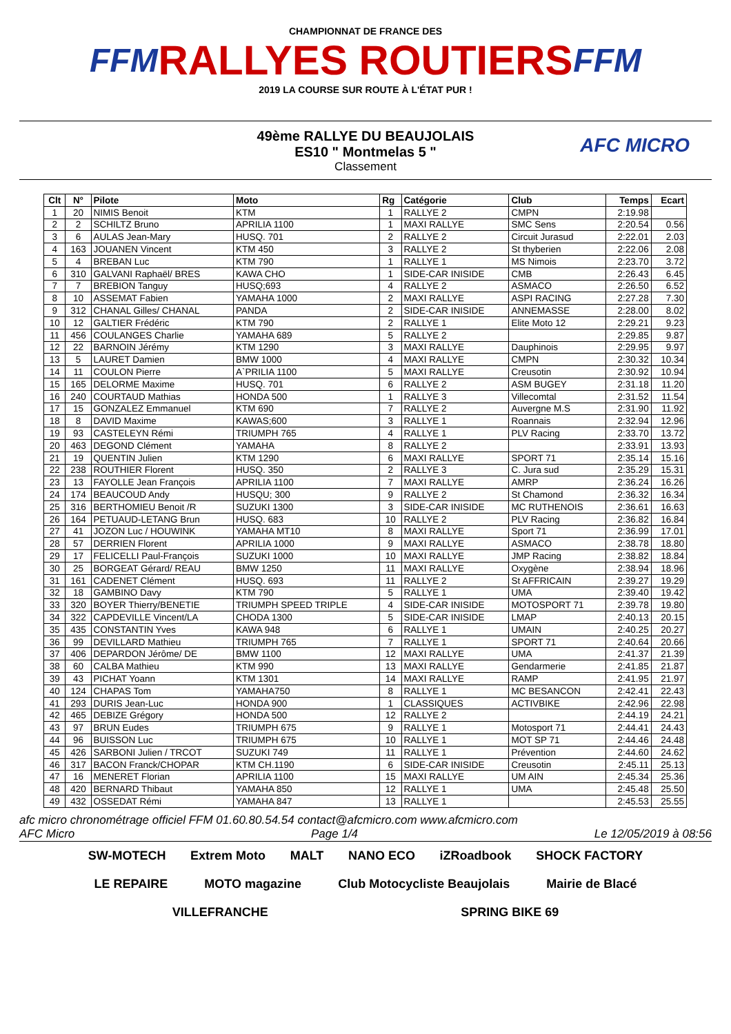FFM
CHAMPIONNAT DE FRANCE DES
RALLYES ROUTIERS
2019 LA COURSE SUR ROUTE À L'ÉTAT PUR !
FFM
49ème RALLYE DU BEAUJOLAIS
ES10 " Montmelas 5 "
Classement
AFC MICRO
| Clt | N° | Pilote | Moto | Rg | Catégorie | Club | Temps | Ecart |
| --- | --- | --- | --- | --- | --- | --- | --- | --- |
| 1 | 20 | NIMIS Benoit | KTM | 1 | RALLYE 2 | CMPN | 2:19.98 | |
| 2 | 2 | SCHILTZ Bruno | APRILIA 1100 | 1 | MAXI RALLYE | SMC Sens | 2:20.54 | 0.56 |
| 3 | 6 | AULAS Jean-Mary | HUSQ. 701 | 2 | RALLYE 2 | Circuit Jurasud | 2:22.01 | 2.03 |
| 4 | 163 | JOUANEN Vincent | KTM 450 | 3 | RALLYE 2 | St thyberien | 2:22.06 | 2.08 |
| 5 | 4 | BREBAN Luc | KTM 790 | 1 | RALLYE 1 | MS Nimois | 2:23.70 | 3.72 |
| 6 | 310 | GALVANI Raphaël/ BRES | KAWA CHO | 1 | SIDE-CAR INISIDE | CMB | 2:26.43 | 6.45 |
| 7 | 7 | BREBION Tanguy | HUSQ;693 | 4 | RALLYE 2 | ASMACO | 2:26.50 | 6.52 |
| 8 | 10 | ASSEMAT Fabien | YAMAHA 1000 | 2 | MAXI RALLYE | ASPI RACING | 2:27.28 | 7.30 |
| 9 | 312 | CHANAL Gilles/ CHANAL | PANDA | 2 | SIDE-CAR INISIDE | ANNEMASSE | 2:28.00 | 8.02 |
| 10 | 12 | GALTIER Frédéric | KTM 790 | 2 | RALLYE 1 | Elite Moto 12 | 2:29.21 | 9.23 |
| 11 | 456 | COULANGES Charlie | YAMAHA 689 | 5 | RALLYE 2 | | 2:29.85 | 9.87 |
| 12 | 22 | BARNOIN Jérémy | KTM 1290 | 3 | MAXI RALLYE | Dauphinois | 2:29.95 | 9.97 |
| 13 | 5 | LAURET Damien | BMW 1000 | 4 | MAXI RALLYE | CMPN | 2:30.32 | 10.34 |
| 14 | 11 | COULON Pierre | A`PRILIA 1100 | 5 | MAXI RALLYE | Creusotin | 2:30.92 | 10.94 |
| 15 | 165 | DELORME Maxime | HUSQ. 701 | 6 | RALLYE 2 | ASM BUGEY | 2:31.18 | 11.20 |
| 16 | 240 | COURTAUD Mathias | HONDA 500 | 1 | RALLYE 3 | Villecomtal | 2:31.52 | 11.54 |
| 17 | 15 | GONZALEZ Emmanuel | KTM 690 | 7 | RALLYE 2 | Auvergne M.S | 2:31.90 | 11.92 |
| 18 | 8 | DAVID Maxime | KAWAS;600 | 3 | RALLYE 1 | Roannais | 2:32.94 | 12.96 |
| 19 | 93 | CASTELEYN Rémi | TRIUMPH 765 | 4 | RALLYE 1 | PLV Racing | 2:33.70 | 13.72 |
| 20 | 463 | DEGOND Clément | YAMAHA | 8 | RALLYE 2 | | 2:33.91 | 13.93 |
| 21 | 19 | QUENTIN Julien | KTM 1290 | 6 | MAXI RALLYE | SPORT 71 | 2:35.14 | 15.16 |
| 22 | 238 | ROUTHIER Florent | HUSQ. 350 | 2 | RALLYE 3 | C. Jura sud | 2:35.29 | 15.31 |
| 23 | 13 | FAYOLLE Jean François | APRILIA 1100 | 7 | MAXI RALLYE | AMRP | 2:36.24 | 16.26 |
| 24 | 174 | BEAUCOUD Andy | HUSQU; 300 | 9 | RALLYE 2 | St Chamond | 2:36.32 | 16.34 |
| 25 | 316 | BERTHOMIEU Benoit /R | SUZUKI 1300 | 3 | SIDE-CAR INISIDE | MC RUTHENOIS | 2:36.61 | 16.63 |
| 26 | 164 | PETUAUD-LETANG Brun | HUSQ. 683 | 10 | RALLYE 2 | PLV Racing | 2:36.82 | 16.84 |
| 27 | 41 | JOZON Luc / HOUWINK | YAMAHA MT10 | 8 | MAXI RALLYE | Sport 71 | 2:36.99 | 17.01 |
| 28 | 57 | DERRIEN Florent | APRILIA 1000 | 9 | MAXI RALLYE | ASMACO | 2:38.78 | 18.80 |
| 29 | 17 | FELICELLI Paul-François | SUZUKI 1000 | 10 | MAXI RALLYE | JMP Racing | 2:38.82 | 18.84 |
| 30 | 25 | BORGEAT Gérard/ REAU | BMW 1250 | 11 | MAXI RALLYE | Oxygène | 2:38.94 | 18.96 |
| 31 | 161 | CADENET Clément | HUSQ. 693 | 11 | RALLYE 2 | St AFFRICAIN | 2:39.27 | 19.29 |
| 32 | 18 | GAMBINO Davy | KTM 790 | 5 | RALLYE 1 | UMA | 2:39.40 | 19.42 |
| 33 | 320 | BOYER Thierry/BENETIE | TRIUMPH SPEED TRIPLE | 4 | SIDE-CAR INISIDE | MOTOSPORT 71 | 2:39.78 | 19.80 |
| 34 | 322 | CAPDEVILLE Vincent/LA | CHODA 1300 | 5 | SIDE-CAR INISIDE | LMAP | 2:40.13 | 20.15 |
| 35 | 435 | CONSTANTIN Yves | KAWA 948 | 6 | RALLYE 1 | UMAIN | 2:40.25 | 20.27 |
| 36 | 99 | DEVILLARD Mathieu | TRIUMPH 765 | 7 | RALLYE 1 | SPORT 71 | 2:40.64 | 20.66 |
| 37 | 406 | DEPARDON Jérôme/ DE | BMW 1100 | 12 | MAXI RALLYE | UMA | 2:41.37 | 21.39 |
| 38 | 60 | CALBA Mathieu | KTM 990 | 13 | MAXI RALLYE | Gendarmerie | 2:41.85 | 21.87 |
| 39 | 43 | PICHAT Yoann | KTM 1301 | 14 | MAXI RALLYE | RAMP | 2:41.95 | 21.97 |
| 40 | 124 | CHAPAS Tom | YAMAHA750 | 8 | RALLYE 1 | MC BESANCON | 2:42.41 | 22.43 |
| 41 | 293 | DURIS Jean-Luc | HONDA 900 | 1 | CLASSIQUES | ACTIVBIKE | 2:42.96 | 22.98 |
| 42 | 465 | DEBIZE Grégory | HONDA 500 | 12 | RALLYE 2 | | 2:44.19 | 24.21 |
| 43 | 97 | BRUN Eudes | TRIUMPH 675 | 9 | RALLYE 1 | Motosport 71 | 2:44.41 | 24.43 |
| 44 | 96 | BUISSON Luc | TRIUMPH 675 | 10 | RALLYE 1 | MOT SP 71 | 2:44.46 | 24.48 |
| 45 | 426 | SARBONI Julien / TRCOT | SUZUKI 749 | 11 | RALLYE 1 | Prévention | 2:44.60 | 24.62 |
| 46 | 317 | BACON Franck/CHOPAR | KTM CH.1190 | 6 | SIDE-CAR INISIDE | Creusotin | 2:45.11 | 25.13 |
| 47 | 16 | MENERET Florian | APRILIA 1100 | 15 | MAXI RALLYE | UM AIN | 2:45.34 | 25.36 |
| 48 | 420 | BERNARD Thibaut | YAMAHA 850 | 12 | RALLYE 1 | UMA | 2:45.48 | 25.50 |
| 49 | 432 | OSSEDAT Rémi | YAMAHA 847 | 13 | RALLYE 1 | | 2:45.53 | 25.55 |
afc micro chronométrage officiel FFM 01.60.80.54.54 contact@afcmicro.com www.afcmicro.com
AFC Micro Page 1/4 Le 12/05/2019 à 08:56
SW-MOTECH Extrem Moto MALT NANO ECO iZRoadbook SHOCK FACTORY LE REPAIRE MOTO magazine Club Motocycliste Beaujolais Mairie de Blacé VILLEFRANCHE SPRING BIKE 69